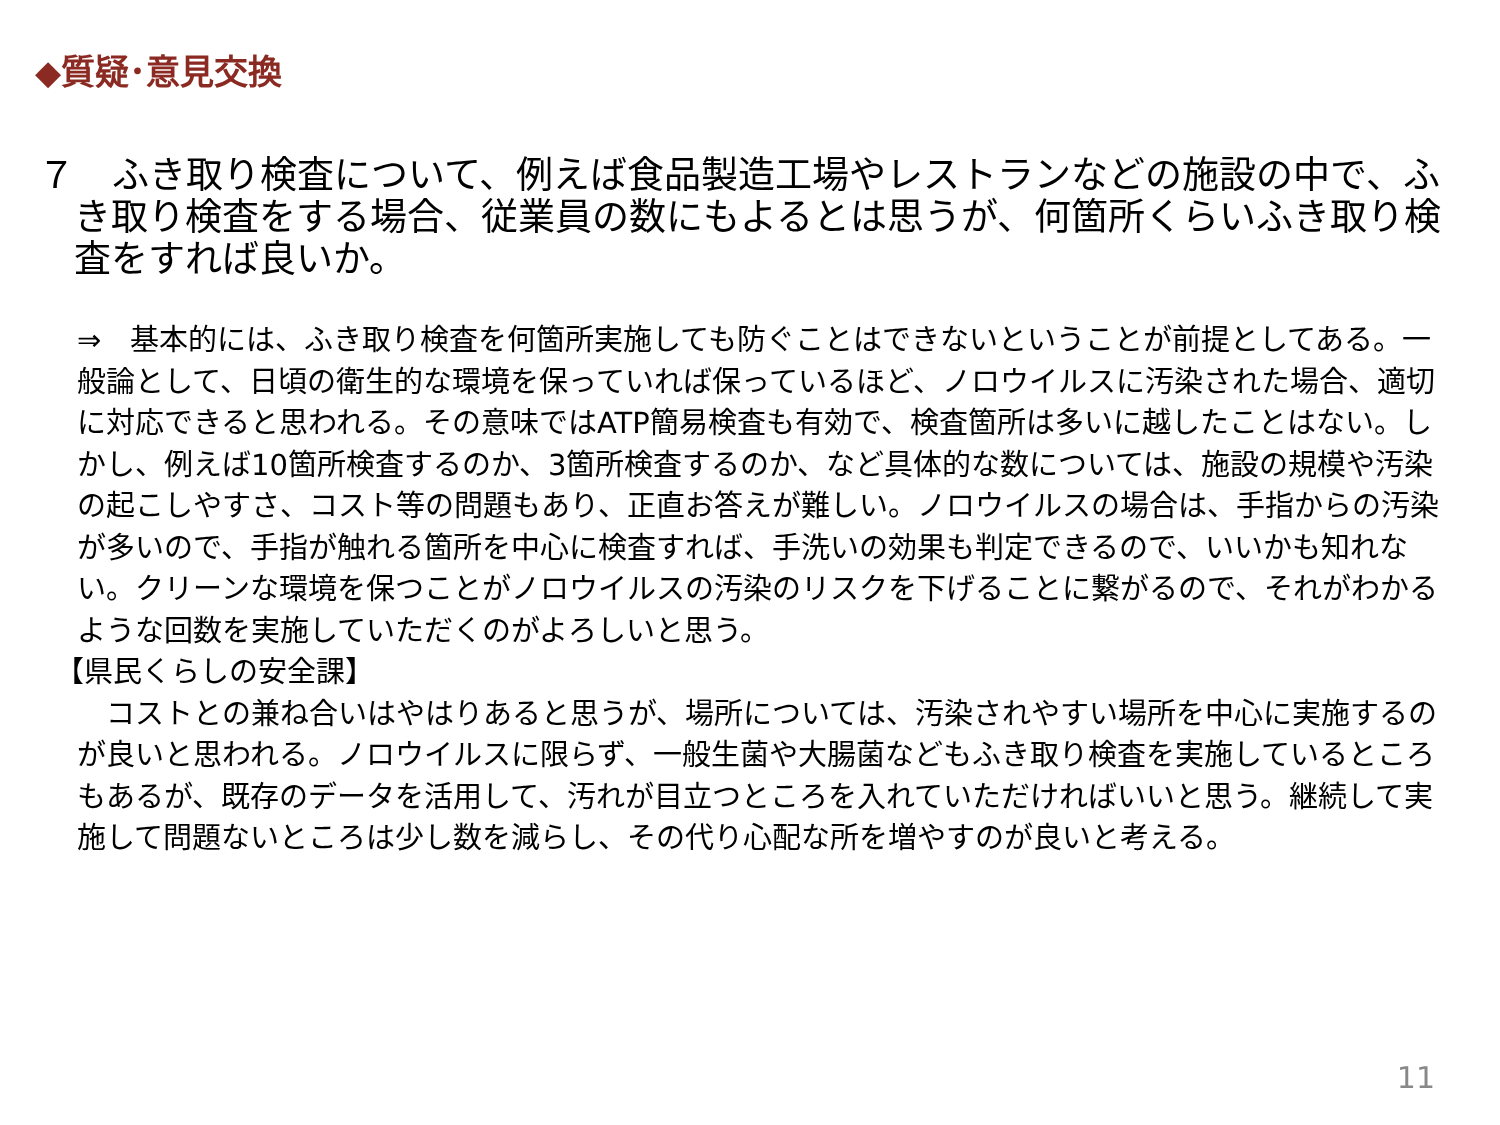◆質疑･意見交換
７　ふき取り検査について、例えば食品製造工場やレストランなどの施設の中で、ふき取り検査をする場合、従業員の数にもよるとは思うが、何箇所くらいふき取り検査をすれば良いか。
⇒　基本的には、ふき取り検査を何箇所実施しても防ぐことはできないということが前提としてある。一般論として、日頃の衛生的な環境を保っていれば保っているほど、ノロウイルスに汚染された場合、適切に対応できると思われる。その意味ではATP簡易検査も有効で、検査箇所は多いに越したことはない。しかし、例えば10箇所検査するのか、3箇所検査するのか、など具体的な数については、施設の規模や汚染の起こしやすさ、コスト等の問題もあり、正直お答えが難しい。ノロウイルスの場合は、手指からの汚染が多いので、手指が触れる箇所を中心に検査すれば、手洗いの効果も判定できるので、いいかも知れない。クリーンな環境を保つことがノロウイルスの汚染のリスクを下げることに繋がるので、それがわかるような回数を実施していただくのがよろしいと思う。
【県民くらしの安全課】
　コストとの兼ね合いはやはりあると思うが、場所については、汚染されやすい場所を中心に実施するのが良いと思われる。ノロウイルスに限らず、一般生菌や大腸菌などもふき取り検査を実施しているところもあるが、既存のデータを活用して、汚れが目立つところを入れていただければいいと思う。継続して実施して問題ないところは少し数を減らし、その代り心配な所を増やすのが良いと考える。
11